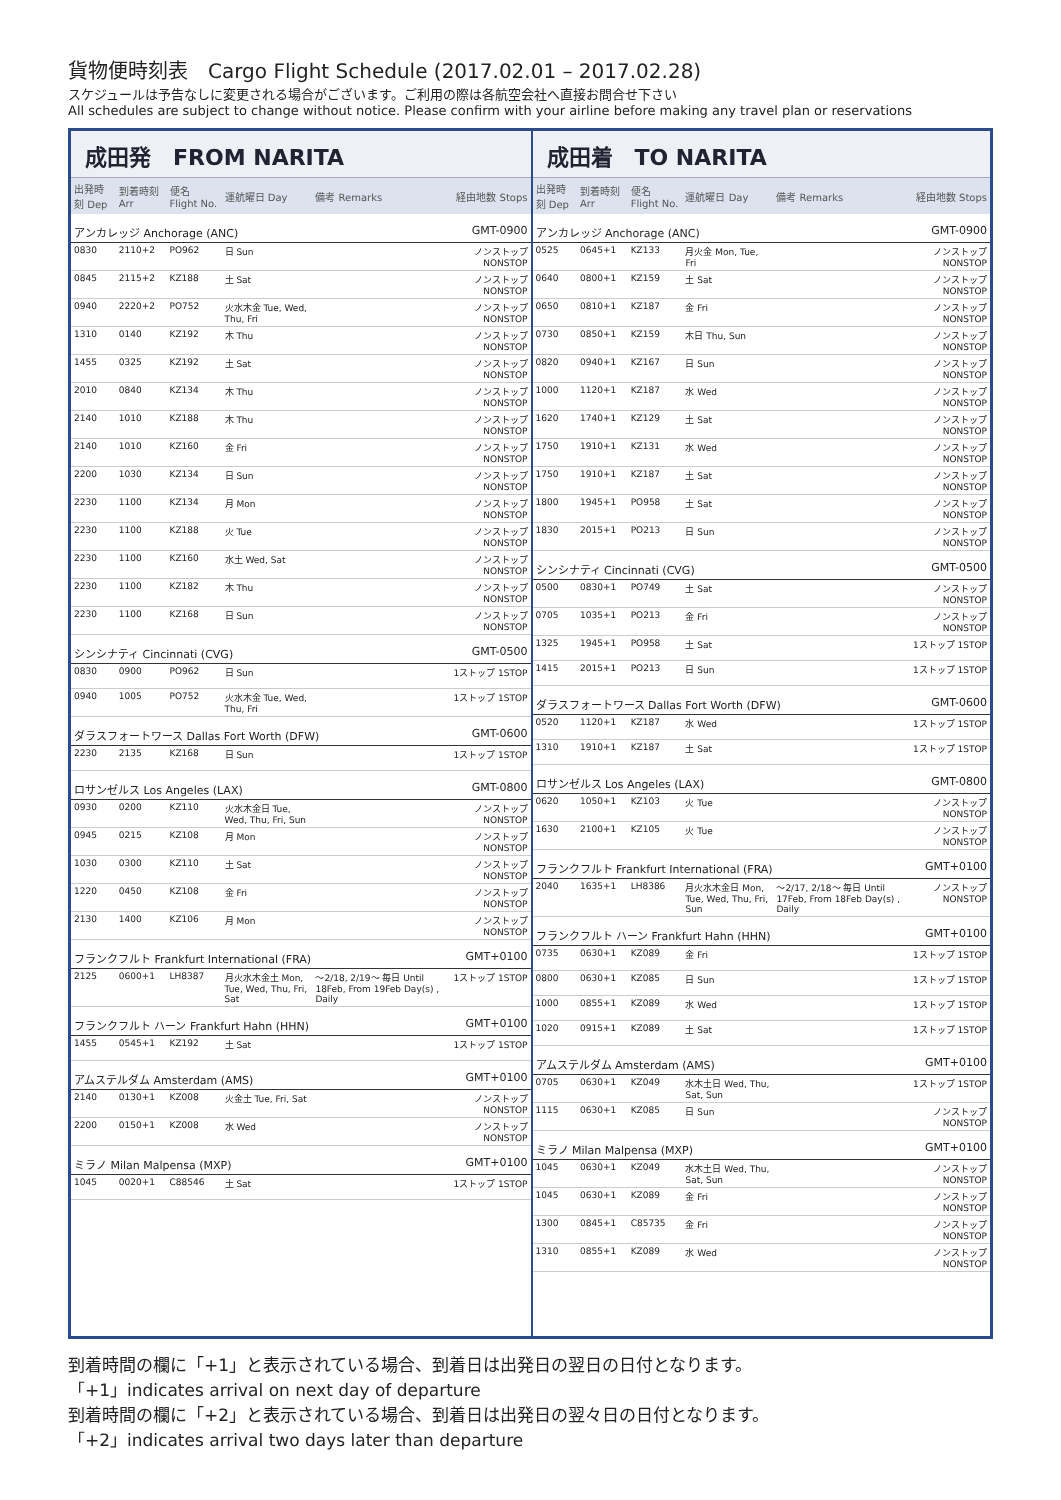貨物便時刻表　Cargo Flight Schedule (2017.02.01 – 2017.02.28)
スケジュールは予告なしに変更される場合がございます。ご利用の際は各航空会社へ直接お問合せ下さい
All schedules are subject to change without notice. Please confirm with your airline before making any travel plan or reservations
成田発　FROM NARITA
| 出発時刻 Dep | 到着時刻 Arr | 便名 Flight No. | 運航曜日 Day | 備考 Remarks | 経由地数 Stops |
| --- | --- | --- | --- | --- | --- |
| アンカレッジ Anchorage (ANC) | | | | | GMT-0900 |
| 0830 | 2110+2 | PO962 | 日 Sun | | ノンストップ NONSTOP |
| 0845 | 2115+2 | KZ188 | 土 Sat | | ノンストップ NONSTOP |
| 0940 | 2220+2 | PO752 | 火水木金 Tue, Wed, Thu, Fri | | ノンストップ NONSTOP |
| 1310 | 0140 | KZ192 | 木 Thu | | ノンストップ NONSTOP |
| 1455 | 0325 | KZ192 | 土 Sat | | ノンストップ NONSTOP |
| 2010 | 0840 | KZ134 | 木 Thu | | ノンストップ NONSTOP |
| 2140 | 1010 | KZ188 | 木 Thu | | ノンストップ NONSTOP |
| 2140 | 1010 | KZ160 | 金 Fri | | ノンストップ NONSTOP |
| 2200 | 1030 | KZ134 | 日 Sun | | ノンストップ NONSTOP |
| 2230 | 1100 | KZ134 | 月 Mon | | ノンストップ NONSTOP |
| 2230 | 1100 | KZ188 | 火 Tue | | ノンストップ NONSTOP |
| 2230 | 1100 | KZ160 | 水土 Wed, Sat | | ノンストップ NONSTOP |
| 2230 | 1100 | KZ182 | 木 Thu | | ノンストップ NONSTOP |
| 2230 | 1100 | KZ168 | 日 Sun | | ノンストップ NONSTOP |
| シンシナティ Cincinnati (CVG) | | | | | GMT-0500 |
| 0830 | 0900 | PO962 | 日 Sun | | 1ストップ 1STOP |
| 0940 | 1005 | PO752 | 火水木金 Tue, Wed, Thu, Fri | | 1ストップ 1STOP |
| ダラスフォートワース Dallas Fort Worth (DFW) | | | | | GMT-0600 |
| 2230 | 2135 | KZ168 | 日 Sun | | 1ストップ 1STOP |
| ロサンゼルス Los Angeles (LAX) | | | | | GMT-0800 |
| 0930 | 0200 | KZ110 | 火水木金日 Tue, Wed, Thu, Fri, Sun | | ノンストップ NONSTOP |
| 0945 | 0215 | KZ108 | 月 Mon | | ノンストップ NONSTOP |
| 1030 | 0300 | KZ110 | 土 Sat | | ノンストップ NONSTOP |
| 1220 | 0450 | KZ108 | 金 Fri | | ノンストップ NONSTOP |
| 2130 | 1400 | KZ106 | 月 Mon | | ノンストップ NONSTOP |
| フランクフルト Frankfurt International (FRA) | | | | | GMT+0100 |
| 2125 | 0600+1 | LH8387 | 月火水木金土 Mon, Tue, Wed, Thu, Fri, Sat | ～2/18, 2/19～ 毎日 Until 18Feb, From 19Feb Day(s) , Daily | 1ストップ 1STOP |
| フランクフルト ハーン Frankfurt Hahn (HHN) | | | | | GMT+0100 |
| 1455 | 0545+1 | KZ192 | 土 Sat | | 1ストップ 1STOP |
| アムステルダム Amsterdam (AMS) | | | | | GMT+0100 |
| 2140 | 0130+1 | KZ008 | 火金土 Tue, Fri, Sat | | ノンストップ NONSTOP |
| 2200 | 0150+1 | KZ008 | 水 Wed | | ノンストップ NONSTOP |
| ミラノ Milan Malpensa (MXP) | | | | | GMT+0100 |
| 1045 | 0020+1 | C88546 | 土 Sat | | 1ストップ 1STOP |
成田着　TO NARITA
| 出発時刻 Dep | 到着時刻 Arr | 便名 Flight No. | 運航曜日 Day | 備考 Remarks | 経由地数 Stops |
| --- | --- | --- | --- | --- | --- |
| アンカレッジ Anchorage (ANC) | | | | | GMT-0900 |
| 0525 | 0645+1 | KZ133 | 月火金 Mon, Tue, Fri | | ノンストップ NONSTOP |
| 0640 | 0800+1 | KZ159 | 土 Sat | | ノンストップ NONSTOP |
| 0650 | 0810+1 | KZ187 | 金 Fri | | ノンストップ NONSTOP |
| 0730 | 0850+1 | KZ159 | 木日 Thu, Sun | | ノンストップ NONSTOP |
| 0820 | 0940+1 | KZ167 | 日 Sun | | ノンストップ NONSTOP |
| 1000 | 1120+1 | KZ187 | 水 Wed | | ノンストップ NONSTOP |
| 1620 | 1740+1 | KZ129 | 土 Sat | | ノンストップ NONSTOP |
| 1750 | 1910+1 | KZ131 | 水 Wed | | ノンストップ NONSTOP |
| 1750 | 1910+1 | KZ187 | 土 Sat | | ノンストップ NONSTOP |
| 1800 | 1945+1 | PO958 | 土 Sat | | ノンストップ NONSTOP |
| 1830 | 2015+1 | PO213 | 日 Sun | | ノンストップ NONSTOP |
| シンシナティ Cincinnati (CVG) | | | | | GMT-0500 |
| 0500 | 0830+1 | PO749 | 土 Sat | | ノンストップ NONSTOP |
| 0705 | 1035+1 | PO213 | 金 Fri | | ノンストップ NONSTOP |
| 1325 | 1945+1 | PO958 | 土 Sat | | 1ストップ 1STOP |
| 1415 | 2015+1 | PO213 | 日 Sun | | 1ストップ 1STOP |
| ダラスフォートワース Dallas Fort Worth (DFW) | | | | | GMT-0600 |
| 0520 | 1120+1 | KZ187 | 水 Wed | | 1ストップ 1STOP |
| 1310 | 1910+1 | KZ187 | 土 Sat | | 1ストップ 1STOP |
| ロサンゼルス Los Angeles (LAX) | | | | | GMT-0800 |
| 0620 | 1050+1 | KZ103 | 火 Tue | | ノンストップ NONSTOP |
| 1630 | 2100+1 | KZ105 | 火 Tue | | ノンストップ NONSTOP |
| フランクフルト Frankfurt International (FRA) | | | | | GMT+0100 |
| 2040 | 1635+1 | LH8386 | 月火水木金日 Mon, Tue, Wed, Thu, Fri, Sun | ～2/17, 2/18～ 毎日 Until 17Feb, From 18Feb Day(s) , Daily | ノンストップ NONSTOP |
| フランクフルト ハーン Frankfurt Hahn (HHN) | | | | | GMT+0100 |
| 0735 | 0630+1 | KZ089 | 金 Fri | | 1ストップ 1STOP |
| 0800 | 0630+1 | KZ085 | 日 Sun | | 1ストップ 1STOP |
| 1000 | 0855+1 | KZ089 | 水 Wed | | 1ストップ 1STOP |
| 1020 | 0915+1 | KZ089 | 土 Sat | | 1ストップ 1STOP |
| アムステルダム Amsterdam (AMS) | | | | | GMT+0100 |
| 0705 | 0630+1 | KZ049 | 水木土日 Wed, Thu, Sat, Sun | | 1ストップ 1STOP |
| 1115 | 0630+1 | KZ085 | 日 Sun | | ノンストップ NONSTOP |
| ミラノ Milan Malpensa (MXP) | | | | | GMT+0100 |
| 1045 | 0630+1 | KZ049 | 水木土日 Wed, Thu, Sat, Sun | | ノンストップ NONSTOP |
| 1045 | 0630+1 | KZ089 | 金 Fri | | ノンストップ NONSTOP |
| 1300 | 0845+1 | C85735 | 金 Fri | | ノンストップ NONSTOP |
| 1310 | 0855+1 | KZ089 | 水 Wed | | ノンストップ NONSTOP |
到着時間の欄に「+1」と表示されている場合、到着日は出発日の翌日の日付となります。
「+1」indicates arrival on next day of departure
到着時間の欄に「+2」と表示されている場合、到着日は出発日の翌々日の日付となります。
「+2」indicates arrival two days later than departure